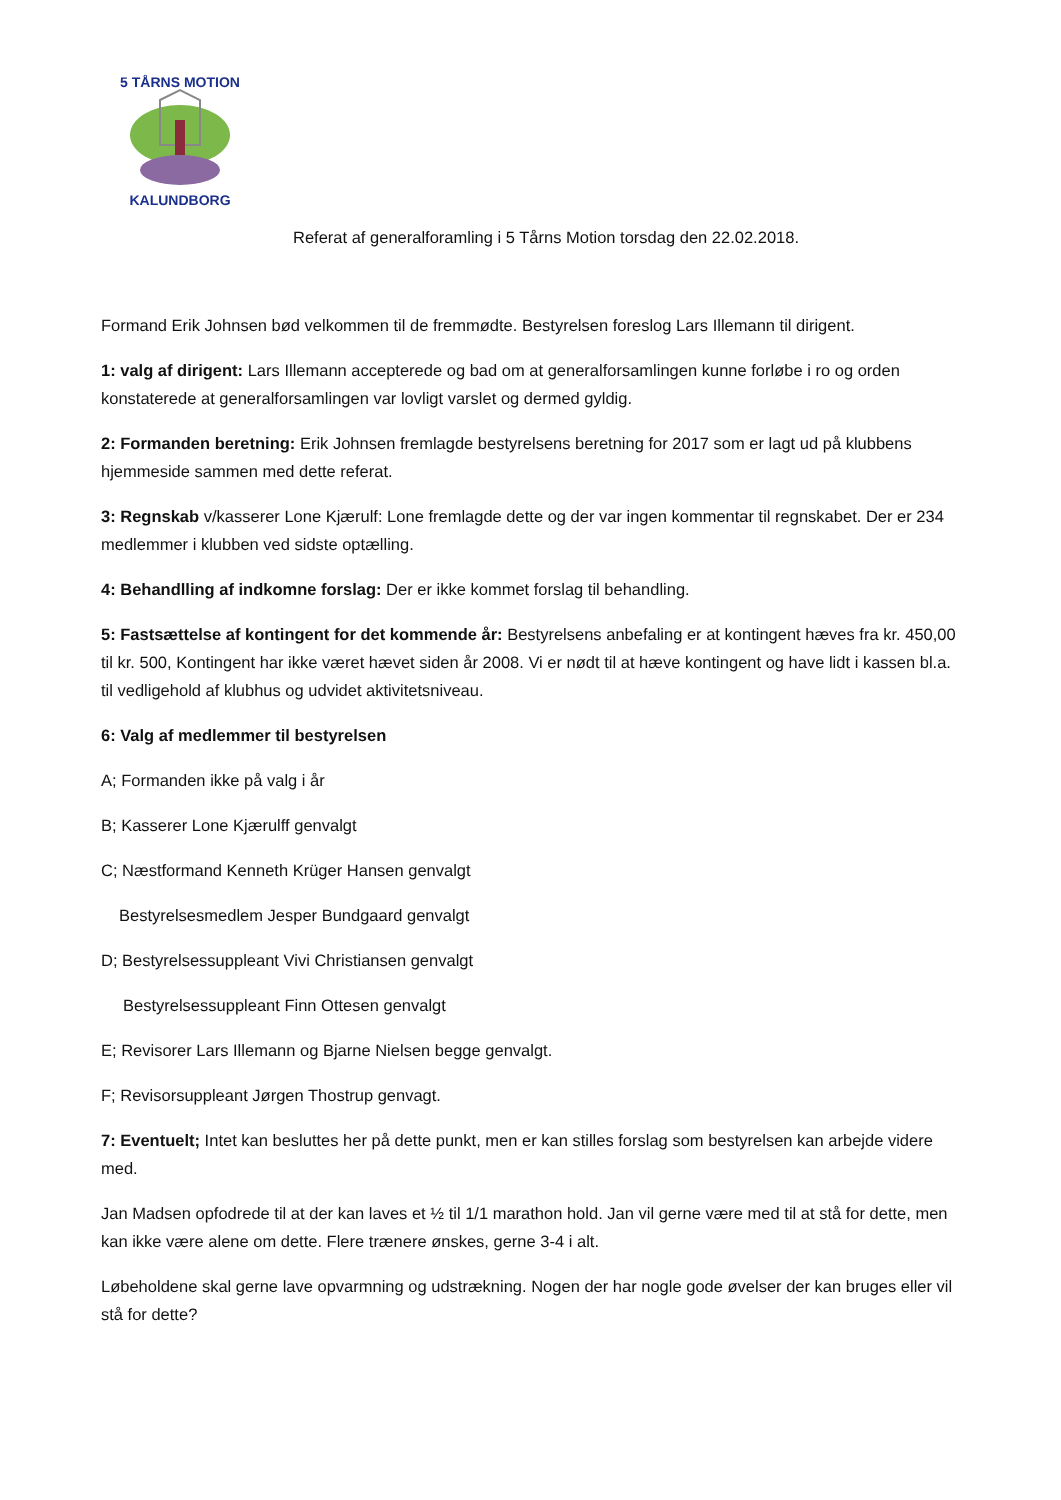5 TÅRNS MOTION
KALUNDBORG
Referat af generalforamling i 5 Tårns Motion torsdag den 22.02.2018.
Formand Erik Johnsen bød velkommen til de fremmødte. Bestyrelsen foreslog Lars Illemann til dirigent.
1: valg af dirigent: Lars Illemann accepterede og bad om at generalforsamlingen kunne forløbe i ro og orden konstaterede at generalforsamlingen var lovligt varslet og dermed gyldig.
2: Formanden beretning: Erik Johnsen fremlagde bestyrelsens beretning for 2017 som er lagt ud på klubbens hjemmeside sammen med dette referat.
3: Regnskab v/kasserer Lone Kjærulf: Lone fremlagde dette og der var ingen kommentar til regnskabet. Der er 234 medlemmer i klubben ved sidste optælling.
4: Behandlling af indkomne forslag: Der er ikke kommet forslag til behandling.
5: Fastsættelse af kontingent for det kommende år: Bestyrelsens anbefaling er at kontingent hæves fra kr. 450,00 til kr. 500, Kontingent har ikke været hævet siden år 2008. Vi er nødt til at hæve kontingent og have lidt i kassen bl.a. til vedligehold af klubhus og udvidet aktivitetsniveau.
6: Valg af medlemmer til bestyrelsen
A; Formanden ikke på valg i år
B; Kasserer Lone Kjærulff genvalgt
C; Næstformand Kenneth Krüger Hansen genvalgt
Bestyrelsesmedlem Jesper Bundgaard genvalgt
D; Bestyrelsessuppleant Vivi Christiansen genvalgt
Bestyrelsessuppleant Finn Ottesen genvalgt
E; Revisorer Lars Illemann og Bjarne Nielsen begge genvalgt.
F; Revisorsuppleant Jørgen Thostrup genvagt.
7: Eventuelt; Intet kan besluttes her på dette punkt, men er kan stilles forslag som bestyrelsen kan arbejde videre med.
Jan Madsen opfodrede til at der kan laves et ½ til 1/1 marathon hold. Jan vil gerne være med til at stå for dette, men kan ikke være alene om dette. Flere trænere ønskes, gerne 3-4 i alt.
Løbeholdene skal gerne lave opvarmning og udstrækning. Nogen der har nogle gode øvelser der kan bruges eller vil stå for dette?